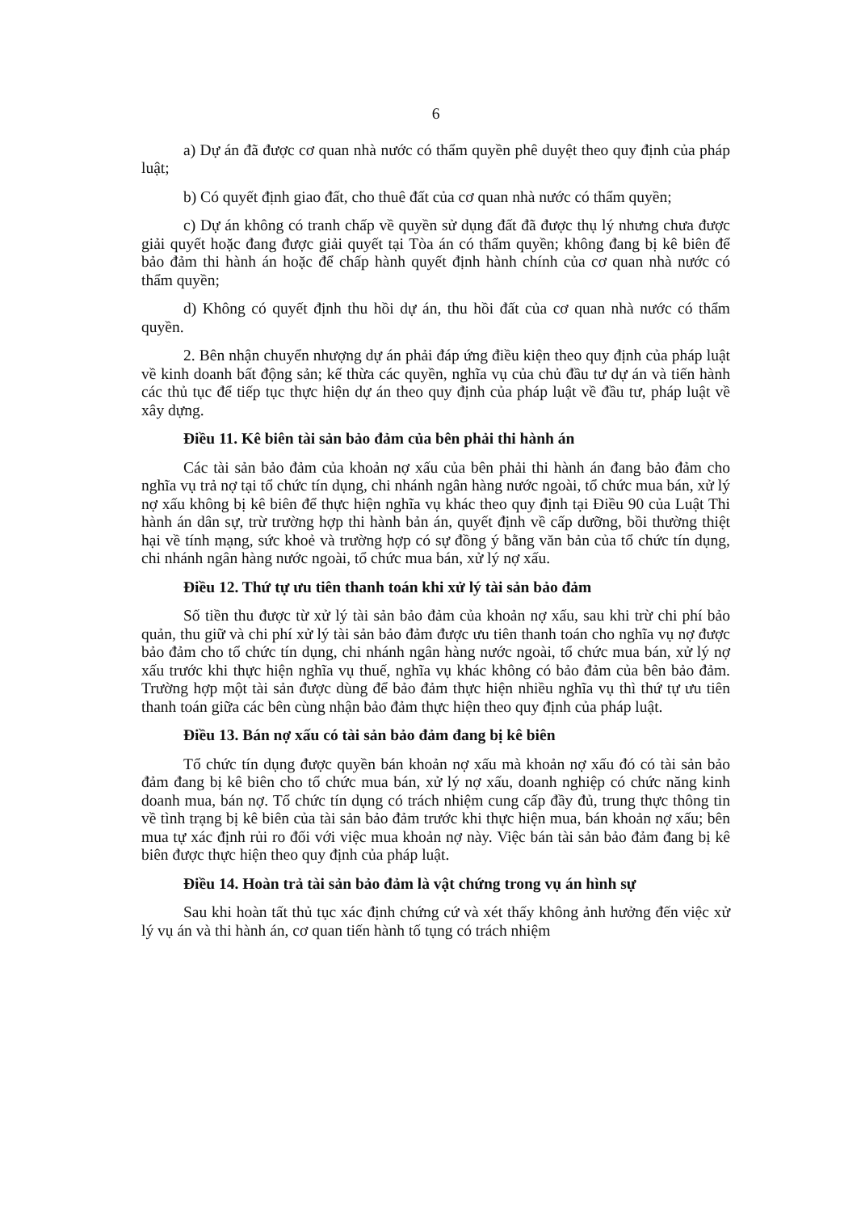6
a) Dự án đã được cơ quan nhà nước có thẩm quyền phê duyệt theo quy định của pháp luật;
b) Có quyết định giao đất, cho thuê đất của cơ quan nhà nước có thẩm quyền;
c) Dự án không có tranh chấp về quyền sử dụng đất đã được thụ lý nhưng chưa được giải quyết hoặc đang được giải quyết tại Tòa án có thẩm quyền; không đang bị kê biên để bảo đảm thi hành án hoặc để chấp hành quyết định hành chính của cơ quan nhà nước có thẩm quyền;
d) Không có quyết định thu hồi dự án, thu hồi đất của cơ quan nhà nước có thẩm quyền.
2. Bên nhận chuyển nhượng dự án phải đáp ứng điều kiện theo quy định của pháp luật về kinh doanh bất động sản; kế thừa các quyền, nghĩa vụ của chủ đầu tư dự án và tiến hành các thủ tục để tiếp tục thực hiện dự án theo quy định của pháp luật về đầu tư, pháp luật về xây dựng.
Điều 11. Kê biên tài sản bảo đảm của bên phải thi hành án
Các tài sản bảo đảm của khoản nợ xấu của bên phải thi hành án đang bảo đảm cho nghĩa vụ trả nợ tại tổ chức tín dụng, chi nhánh ngân hàng nước ngoài, tổ chức mua bán, xử lý nợ xấu không bị kê biên để thực hiện nghĩa vụ khác theo quy định tại Điều 90 của Luật Thi hành án dân sự, trừ trường hợp thi hành bản án, quyết định về cấp dưỡng, bồi thường thiệt hại về tính mạng, sức khoẻ và trường hợp có sự đồng ý bằng văn bản của tổ chức tín dụng, chi nhánh ngân hàng nước ngoài, tổ chức mua bán, xử lý nợ xấu.
Điều 12. Thứ tự ưu tiên thanh toán khi xử lý tài sản bảo đảm
Số tiền thu được từ xử lý tài sản bảo đảm của khoản nợ xấu, sau khi trừ chi phí bảo quản, thu giữ và chi phí xử lý tài sản bảo đảm được ưu tiên thanh toán cho nghĩa vụ nợ được bảo đảm cho tổ chức tín dụng, chi nhánh ngân hàng nước ngoài, tổ chức mua bán, xử lý nợ xấu trước khi thực hiện nghĩa vụ thuế, nghĩa vụ khác không có bảo đảm của bên bảo đảm. Trường hợp một tài sản được dùng để bảo đảm thực hiện nhiều nghĩa vụ thì thứ tự ưu tiên thanh toán giữa các bên cùng nhận bảo đảm thực hiện theo quy định của pháp luật.
Điều 13. Bán nợ xấu có tài sản bảo đảm đang bị kê biên
Tổ chức tín dụng được quyền bán khoản nợ xấu mà khoản nợ xấu đó có tài sản bảo đảm đang bị kê biên cho tổ chức mua bán, xử lý nợ xấu, doanh nghiệp có chức năng kinh doanh mua, bán nợ. Tổ chức tín dụng có trách nhiệm cung cấp đầy đủ, trung thực thông tin về tình trạng bị kê biên của tài sản bảo đảm trước khi thực hiện mua, bán khoản nợ xấu; bên mua tự xác định rủi ro đối với việc mua khoản nợ này. Việc bán tài sản bảo đảm đang bị kê biên được thực hiện theo quy định của pháp luật.
Điều 14. Hoàn trả tài sản bảo đảm là vật chứng trong vụ án hình sự
Sau khi hoàn tất thủ tục xác định chứng cứ và xét thấy không ảnh hưởng đến việc xử lý vụ án và thi hành án, cơ quan tiến hành tố tụng có trách nhiệm